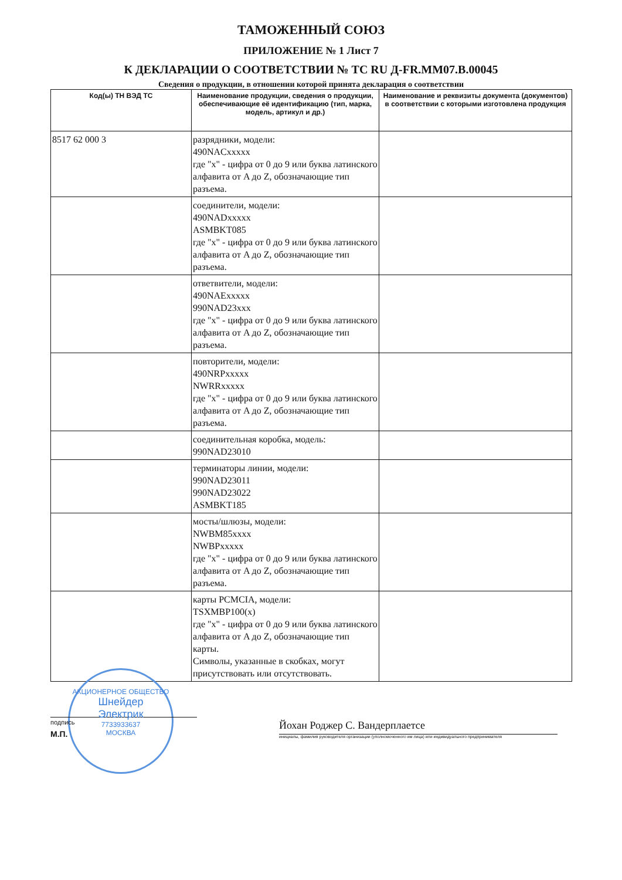ТАМОЖЕННЫЙ СОЮЗ
ПРИЛОЖЕНИЕ № 1 Лист 7
К ДЕКЛАРАЦИИ О СООТВЕТСТВИИ № ТС RU Д-FR.MM07.B.00045
Сведения о продукции, в отношении которой принята декларация о соответствии
| Код(ы) ТН ВЭД ТС | Наименование продукции, сведения о продукции, обеспечивающие её идентификацию (тип, марка, модель, артикул и др.) | Наименование и реквизиты документа (документов) в соответствии с которыми изготовлена продукция |
| --- | --- | --- |
| 8517 62 000 3 | разрядники, модели: 490NACxxxxx где "x" - цифра от 0 до 9 или буква латинского алфавита от A до Z, обозначающие тип разъема. | |
| | соединители, модели: 490NADxxxxx ASMBKT085 где "x" - цифра от 0 до 9 или буква латинского алфавита от A до Z, обозначающие тип разъема. | |
| | ответвители, модели: 490NAExxxxx 990NAD23xxx где "x" - цифра от 0 до 9 или буква латинского алфавита от A до Z, обозначающие тип разъема. | |
| | повторители, модели: 490NRPxxxxx NWRRxxxxx где "x" - цифра от 0 до 9 или буква латинского алфавита от A до Z, обозначающие тип разъема. | |
| | соединительная коробка, модель: 990NAD23010 | |
| | терминаторы линии, модели: 990NAD23011 990NAD23022 ASMBKT185 | |
| | мосты/шлюзы, модели: NWBM85xxxx NWBPxxxxx где "x" - цифра от 0 до 9 или буква латинского алфавита от A до Z, обозначающие тип разъема. | |
| | карты PCMCIA, модели: TSXMBP100(x) где "x" - цифра от 0 до 9 или буква латинского алфавита от A до Z, обозначающие тип карты. Символы, указанные в скобках, могут присутствовать или отсутствовать. | |
подпись
М.П.
Йохан Роджер С. Вандерплаетсе
инициалы, фамилия руководителя организации (уполномоченного им лица) или индивидуального предпринимателя
АКЦИОНЕРНОЕ ОБЩЕСТВО
Шнейдер
Электрик
7733933637
МОСКВА